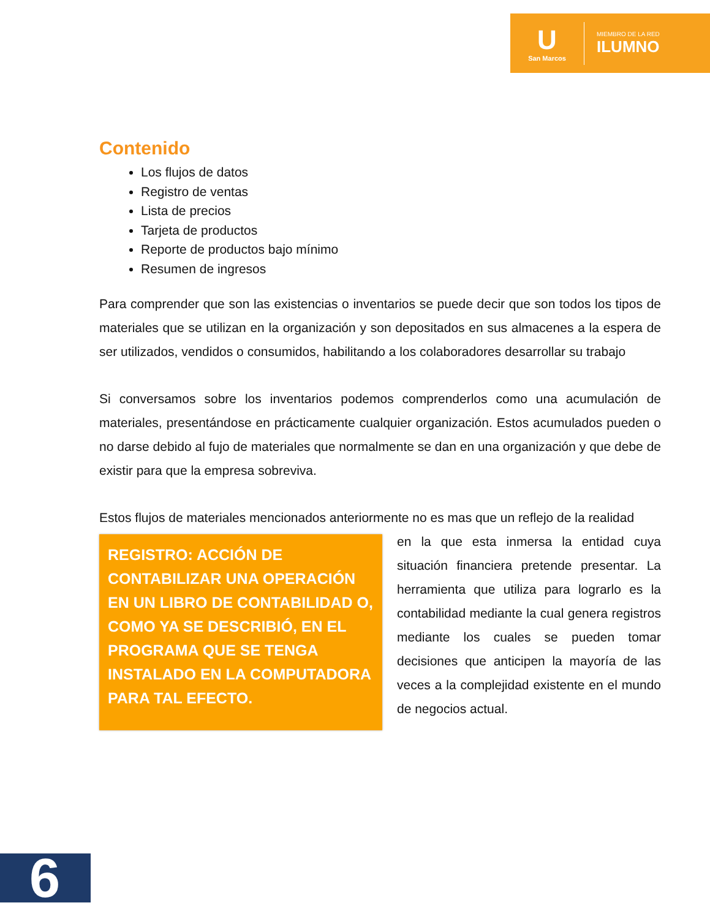U
San Marcos
MIEMBRO DE LA RED
ILUMNO
Contenido
Los flujos de datos
Registro de ventas
Lista de precios
Tarjeta de productos
Reporte de productos bajo mínimo
Resumen de ingresos
Para comprender que son las existencias o inventarios se puede decir que son todos los tipos de materiales que se utilizan en la organización y son depositados en sus almacenes a la espera de ser utilizados, vendidos o consumidos, habilitando a los colaboradores desarrollar su trabajo
Si conversamos sobre los inventarios podemos comprenderlos como una acumulación de materiales, presentándose en prácticamente cualquier organización. Estos acumulados pueden o no darse debido al fujo de materiales que normalmente se dan en una organización y que debe de existir para que la empresa sobreviva.
Estos flujos de materiales mencionados anteriormente no es mas que un reflejo de la realidad
REGISTRO: ACCIÓN DE CONTABILIZAR UNA OPERACIÓN EN UN LIBRO DE CONTABILIDAD O, COMO YA SE DESCRIBIÓ, EN EL PROGRAMA QUE SE TENGA INSTALADO EN LA COMPUTADORA PARA TAL EFECTO.
en la que esta inmersa la entidad cuya situación financiera pretende presentar. La herramienta que utiliza para lograrlo es la contabilidad mediante la cual genera registros mediante los cuales se pueden tomar decisiones que anticipen la mayoría de las veces a la complejidad existente en el mundo de negocios actual.
6